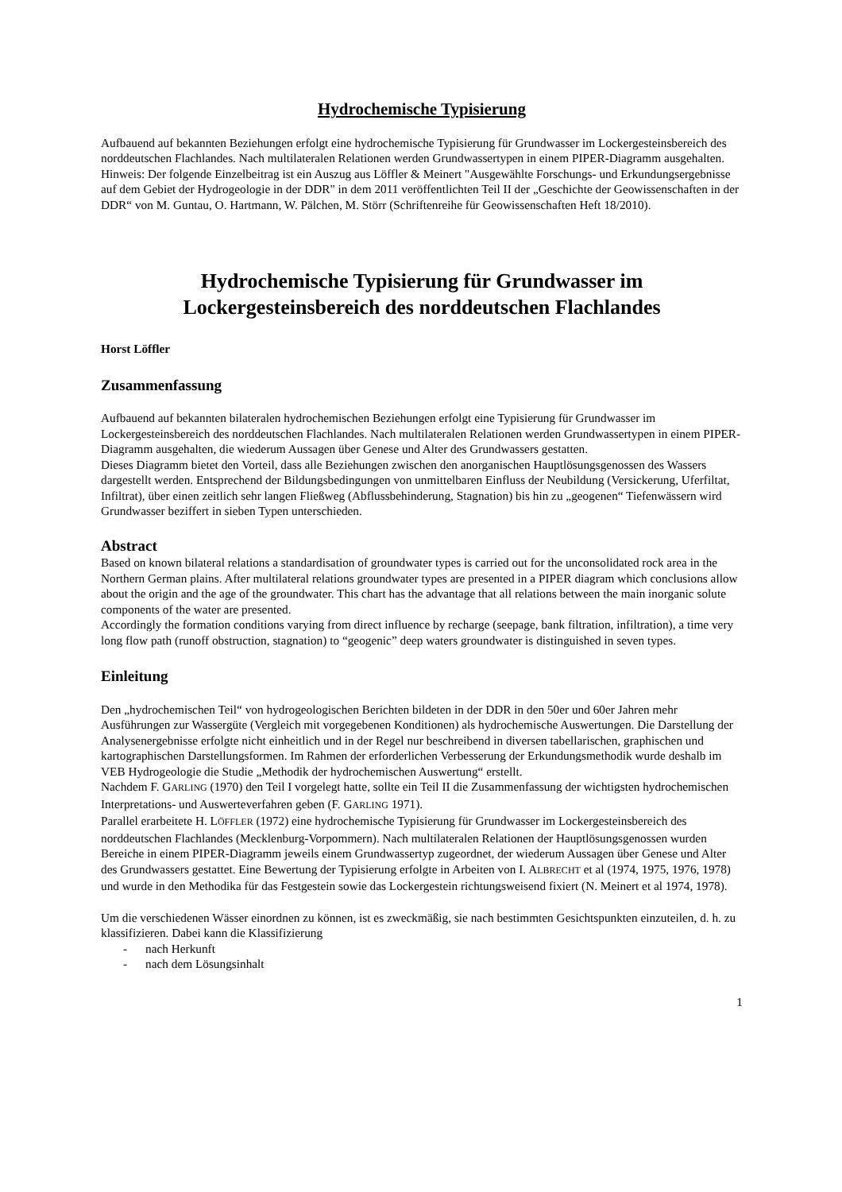Hydrochemische Typisierung
Aufbauend auf bekannten Beziehungen erfolgt eine hydrochemische Typisierung für Grundwasser im Lockergesteinsbereich des norddeutschen Flachlandes. Nach multilateralen Relationen werden Grundwassertypen in einem PIPER-Diagramm ausgehalten.
Hinweis: Der folgende Einzelbeitrag ist ein Auszug aus Löffler & Meinert "Ausgewählte Forschungs- und Erkundungsergebnisse auf dem Gebiet der Hydrogeologie in der DDR" in dem 2011 veröffentlichten Teil II der „Geschichte der Geowissenschaften in der DDR“ von M. Guntau, O. Hartmann, W. Pälchen, M. Störr (Schriftenreihe für Geowissenschaften Heft 18/2010).
Hydrochemische Typisierung für Grundwasser im Lockergesteinsbereich des norddeutschen Flachlandes
Horst Löffler
Zusammenfassung
Aufbauend auf bekannten bilateralen hydrochemischen Beziehungen erfolgt eine Typisierung für Grundwasser im Lockergesteinsbereich des norddeutschen Flachlandes. Nach multilateralen Relationen werden Grundwassertypen in einem PIPER-Diagramm ausgehalten, die wiederum Aussagen über Genese und Alter des Grundwassers gestatten.
Dieses Diagramm bietet den Vorteil, dass alle Beziehungen zwischen den anorganischen Hauptlösungsgenossen des Wassers dargestellt werden. Entsprechend der Bildungsbedingungen von unmittelbaren Einfluss der Neubildung (Versickerung, Uferfiltat, Infiltrat), über einen zeitlich sehr langen Fließweg (Abflussbehinderung, Stagnation) bis hin zu „geogenen“ Tiefenwässern wird Grundwasser beziffert in sieben Typen unterschieden.
Abstract
Based on known bilateral relations a standardisation of groundwater types is carried out for the unconsolidated rock area in the Northern German plains. After multilateral relations groundwater types are presented in a PIPER diagram which conclusions allow about the origin and the age of the groundwater. This chart has the advantage that all relations between the main inorganic solute components of the water are presented.
Accordingly the formation conditions varying from direct influence by recharge (seepage, bank filtration, infiltration), a time very long flow path (runoff obstruction, stagnation) to “geogenic” deep waters groundwater is distinguished in seven types.
Einleitung
Den „hydrochemischen Teil“ von hydrogeologischen Berichten bildeten in der DDR in den 50er und 60er Jahren mehr Ausführungen zur Wassergüte (Vergleich mit vorgegebenen Konditionen) als hydrochemische Auswertungen. Die Darstellung der Analysenergebnisse erfolgte nicht einheitlich und in der Regel nur beschreibend in diversen tabellarischen, graphischen und kartographischen Darstellungsformen. Im Rahmen der erforderlichen Verbesserung der Erkundungsmethodik wurde deshalb im VEB Hydrogeologie die Studie „Methodik der hydrochemischen Auswertung“ erstellt.
Nachdem F. GARLING (1970) den Teil I vorgelegt hatte, sollte ein Teil II die Zusammenfassung der wichtigsten hydrochemischen Interpretations- und Auswerteverfahren geben (F. GARLING 1971).
Parallel erarbeitete H. LÖFFLER (1972) eine hydrochemische Typisierung für Grundwasser im Lockergesteinsbereich des norddeutschen Flachlandes (Mecklenburg-Vorpommern). Nach multilateralen Relationen der Hauptlösungsgenossen wurden Bereiche in einem PIPER-Diagramm jeweils einem Grundwassertyp zugeordnet, der wiederum Aussagen über Genese und Alter des Grundwassers gestattet. Eine Bewertung der Typisierung erfolgte in Arbeiten von I. ALBRECHT et al (1974, 1975, 1976, 1978) und wurde in den Methodika für das Festgestein sowie das Lockergestein richtungsweisend fixiert (N. Meinert et al 1974, 1978).
Um die verschiedenen Wässer einordnen zu können, ist es zweckmäßig, sie nach bestimmten Gesichtspunkten einzuteilen, d. h. zu klassifizieren. Dabei kann die Klassifizierung
- nach Herkunft
- nach dem Lösungsinhalt
1